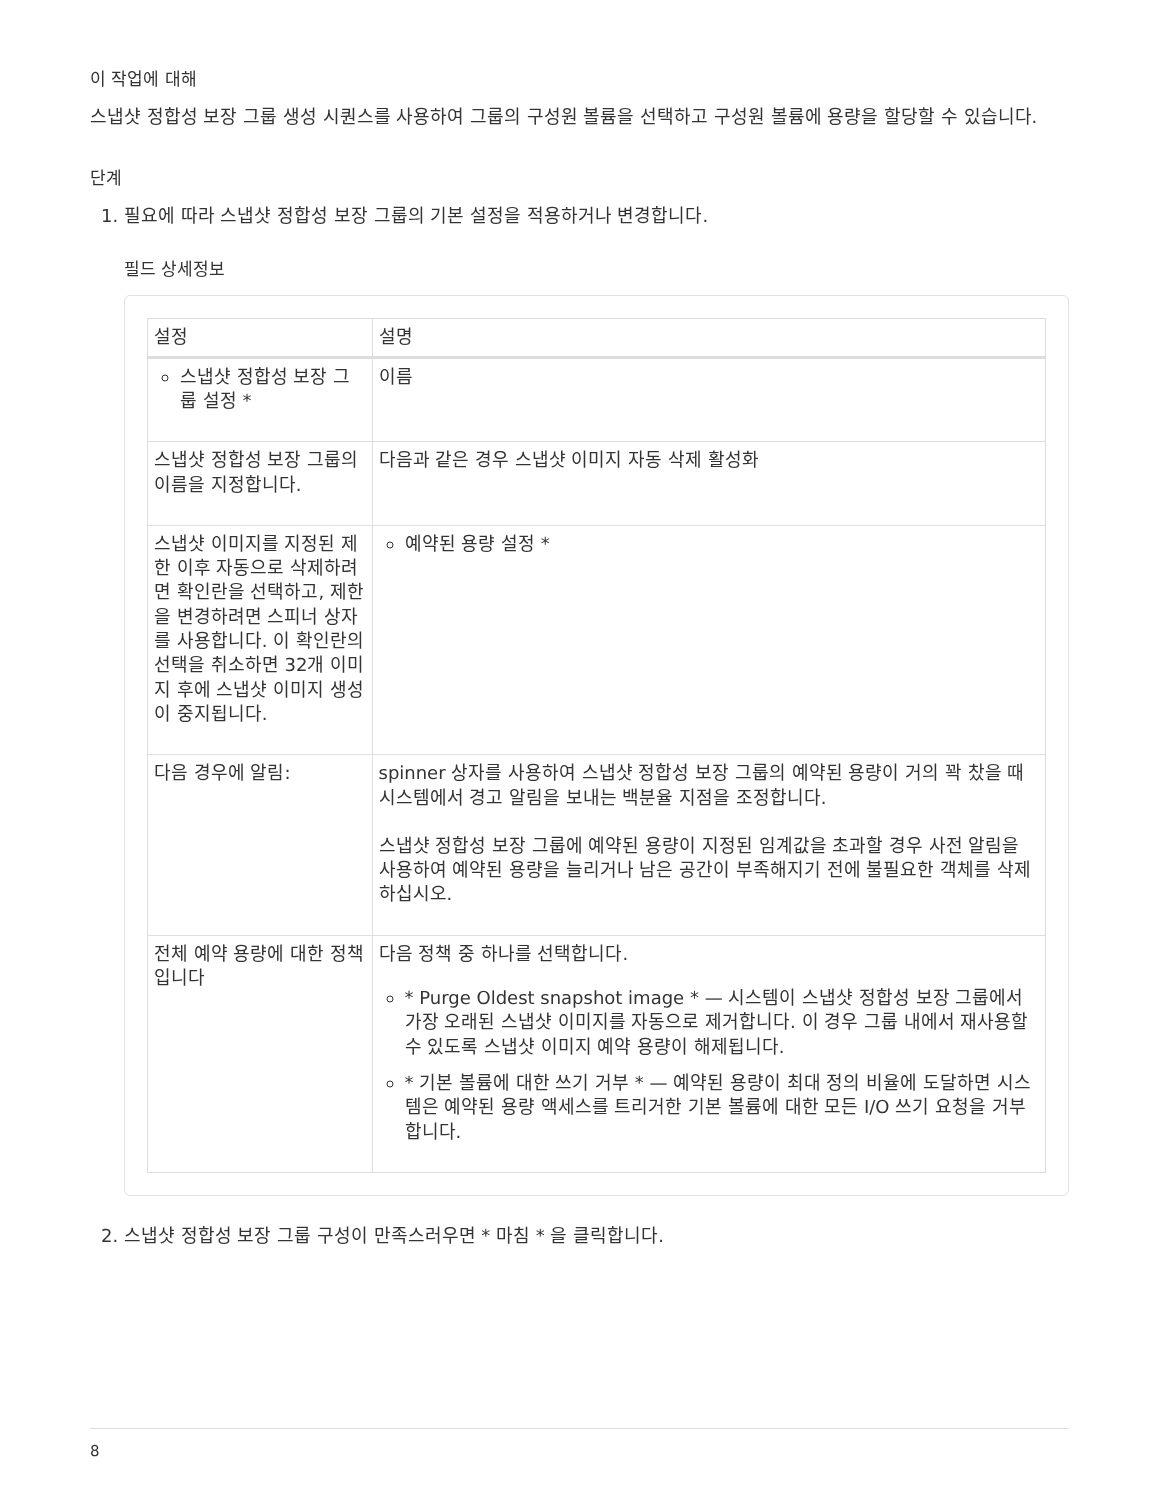이 작업에 대해
스냅샷 정합성 보장 그룹 생성 시퀀스를 사용하여 그룹의 구성원 볼륨을 선택하고 구성원 볼륨에 용량을 할당할 수 있습니다.
단계
1. 필요에 따라 스냅샷 정합성 보장 그룹의 기본 설정을 적용하거나 변경합니다.
필드 상세정보
| 설정 | 설명 |
| --- | --- |
| 스냅샷 정합성 보장 그룹 설정 * | 이름 |
| 스냅샷 정합성 보장 그룹의 이름을 지정합니다. | 다음과 같은 경우 스냅샷 이미지 자동 삭제 활성화 |
| 스냅샷 이미지를 지정된 제한 이후 자동으로 삭제하려면 확인란을 선택하고, 제한을 변경하려면 스피너 상자를 사용합니다. 이 확인란의 선택을 취소하면 32개 이미지 후에 스냅샷 이미지 생성이 중지됩니다. | 예약된 용량 설정 * |
| 다음 경우에 알림: | spinner 상자를 사용하여 스냅샷 정합성 보장 그룹의 예약된 용량이 거의 꽉 찼을 때 시스템에서 경고 알림을 보내는 백분율 지점을 조정합니다. 스냅샷 정합성 보장 그룹에 예약된 용량이 지정된 임계값을 초과할 경우 사전 알림을 사용하여 예약된 용량을 늘리거나 남은 공간이 부족해지기 전에 불필요한 객체를 삭제하십시오. |
| 전체 예약 용량에 대한 정책입니다 | 다음 정책 중 하나를 선택합니다. * Purge Oldest snapshot image * — 시스템이 스냅샷 정합성 보장 그룹에서 가장 오래된 스냅샷 이미지를 자동으로 제거합니다. 이 경우 그룹 내에서 재사용할 수 있도록 스냅샷 이미지 예약 용량이 해제됩니다. * 기본 볼륨에 대한 쓰기 거부 * — 예약된 용량이 최대 정의 비율에 도달하면 시스템은 예약된 용량 액세스를 트리거한 기본 볼륨에 대한 모든 I/O 쓰기 요청을 거부합니다. |
2. 스냅샷 정합성 보장 그룹 구성이 만족스러우면 * 마침 * 을 클릭합니다.
8